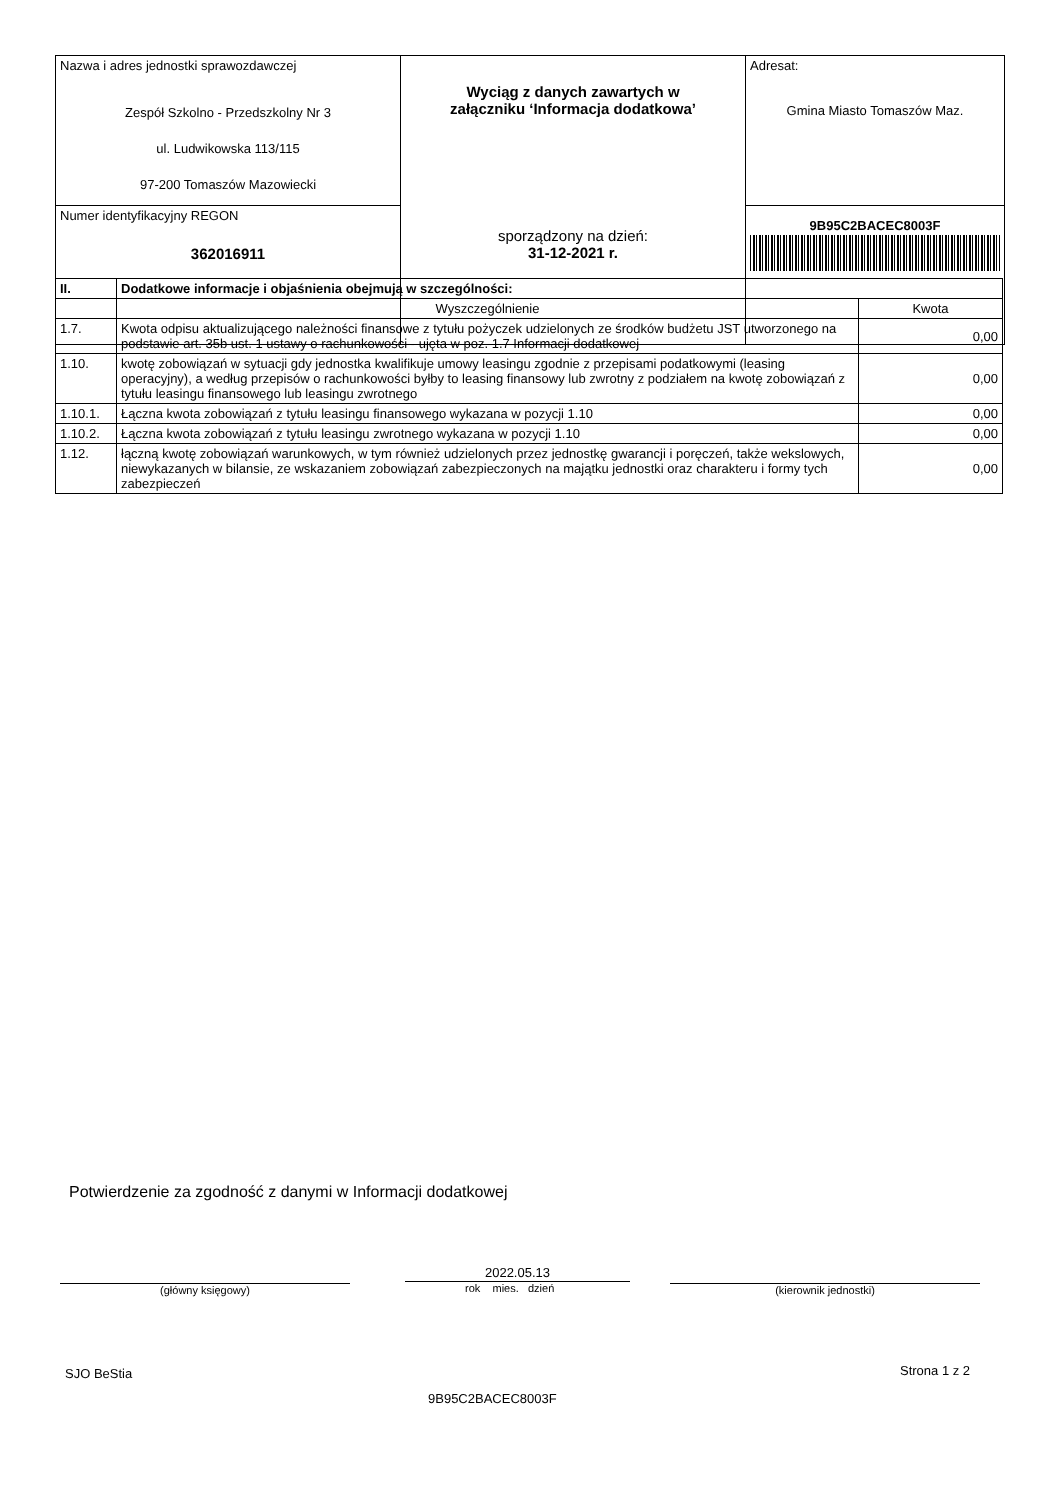| Nazwa i adres jednostki sprawozdawczej Zespół Szkolno - Przedszkolny Nr 3 ul. Ludwikowska 113/115 97-200 Tomaszów Mazowiecki | Wyciąg z danych zawartych w załączniku ‘Informacja dodatkowa’ sporządzony na dzień: 31-12-2021 r. | Adresat: Gmina Miasto Tomaszów Maz. |
| Numer identyfikacyjny REGON 362016911 | | 9B95C2BACEC8003F |
| II. | Dodatkowe informacje i objaśnienia obejmują w szczególności: | |
| --- | --- | --- |
| | Wyszczególnienie | Kwota |
| 1.7. | Kwota odpisu aktualizującego należności finansowe z tytułu pożyczek udzielonych ze środków budżetu JST utworzonego na podstawie art. 35b ust. 1 ustawy o rachunkowości - ujęta w poz. 1.7 Informacji dodatkowej | 0,00 |
| 1.10. | kwotę zobowiązań w sytuacji gdy jednostka kwalifikuje umowy leasingu zgodnie z przepisami podatkowymi (leasing operacyjny), a według przepisów o rachunkowości byłby to leasing finansowy lub zwrotny z podziałem na kwotę zobowiązań z tytułu leasingu finansowego lub leasingu zwrotnego | 0,00 |
| 1.10.1. | Łączna kwota zobowiązań z tytułu leasingu finansowego wykazana w pozycji 1.10 | 0,00 |
| 1.10.2. | Łączna kwota zobowiązań z tytułu leasingu zwrotnego wykazana w pozycji 1.10 | 0,00 |
| 1.12. | łączną kwotę zobowiązań warunkowych, w tym również udzielonych przez jednostkę gwarancji i poręczeń, także wekslowych, niewykazanych w bilansie, ze wskazaniem zobowiązań zabezpieczonych na majątku jednostki oraz charakteru i formy tych zabezpieczeń | 0,00 |
Potwierdzenie za zgodność z danymi w Informacji dodatkowej
(główny księgowy)
2022.05.13
rok mies. dzień (kierownik jednostki)
SJO BeStia Strona 1 z 2
9B95C2BACEC8003F